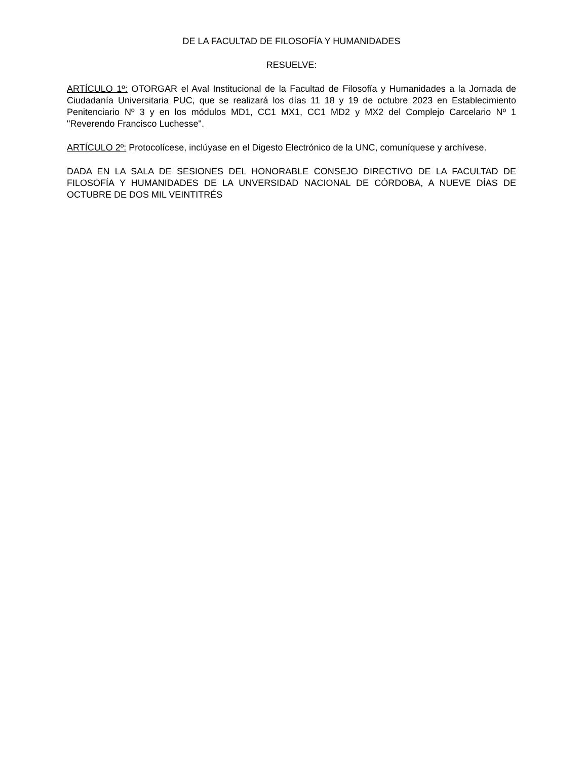DE LA FACULTAD DE FILOSOFÍA Y HUMANIDADES
RESUELVE:
ARTÍCULO 1º: OTORGAR el Aval Institucional de la Facultad de Filosofía y Humanidades a la Jornada de Ciudadanía Universitaria PUC, que se realizará los días 11 18 y 19 de octubre 2023 en Establecimiento Penitenciario Nº 3 y en los módulos MD1, CC1 MX1, CC1 MD2 y MX2 del Complejo Carcelario Nº 1 "Reverendo Francisco Luchesse".
ARTÍCULO 2º: Protocolícese, inclúyase en el Digesto Electrónico de la UNC, comuníquese y archívese.
DADA EN LA SALA DE SESIONES DEL HONORABLE CONSEJO DIRECTIVO DE LA FACULTAD DE FILOSOFÍA Y HUMANIDADES DE LA UNVERSIDAD NACIONAL DE CÓRDOBA, A NUEVE DÍAS DE OCTUBRE DE DOS MIL VEINTITRÉS